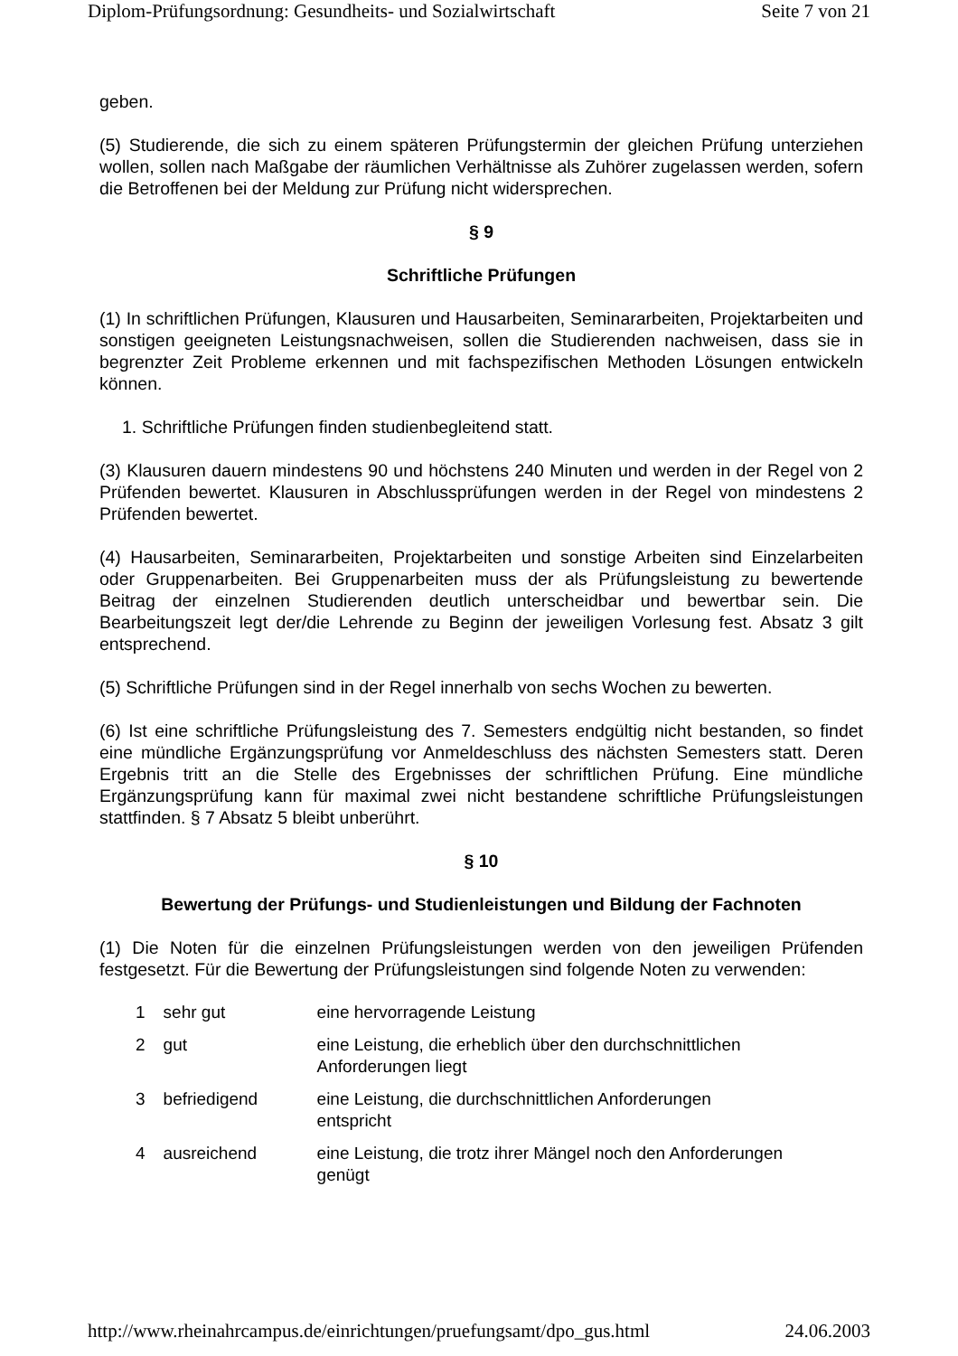Diplom-Prüfungsordnung: Gesundheits- und Sozialwirtschaft Seite 7 von 21
geben.
(5) Studierende, die sich zu einem späteren Prüfungstermin der gleichen Prüfung unterziehen wollen, sollen nach Maßgabe der räumlichen Verhältnisse als Zuhörer zugelassen werden, sofern die Betroffenen bei der Meldung zur Prüfung nicht widersprechen.
§ 9
Schriftliche Prüfungen
(1) In schriftlichen Prüfungen, Klausuren und Hausarbeiten, Seminararbeiten, Projektarbeiten und sonstigen geeigneten Leistungsnachweisen, sollen die Studierenden nachweisen, dass sie in begrenzter Zeit Probleme erkennen und mit fachspezifischen Methoden Lösungen entwickeln können.
1. Schriftliche Prüfungen finden studienbegleitend statt.
(3) Klausuren dauern mindestens 90 und höchstens 240 Minuten und werden in der Regel von 2 Prüfenden bewertet. Klausuren in Abschlussprüfungen werden in der Regel von mindestens 2 Prüfenden bewertet.
(4) Hausarbeiten, Seminararbeiten, Projektarbeiten und sonstige Arbeiten sind Einzelarbeiten oder Gruppenarbeiten. Bei Gruppenarbeiten muss der als Prüfungsleistung zu bewertende Beitrag der einzelnen Studierenden deutlich unterscheidbar und bewertbar sein. Die Bearbeitungszeit legt der/die Lehrende zu Beginn der jeweiligen Vorlesung fest. Absatz 3 gilt entsprechend.
(5) Schriftliche Prüfungen sind in der Regel innerhalb von sechs Wochen zu bewerten.
(6) Ist eine schriftliche Prüfungsleistung des 7. Semesters endgültig nicht bestanden, so findet eine mündliche Ergänzungsprüfung vor Anmeldeschluss des nächsten Semesters statt. Deren Ergebnis tritt an die Stelle des Ergebnisses der schriftlichen Prüfung. Eine mündliche Ergänzungsprüfung kann für maximal zwei nicht bestandene schriftliche Prüfungsleistungen stattfinden. § 7 Absatz 5 bleibt unberührt.
§ 10
Bewertung der Prüfungs- und Studienleistungen und Bildung der Fachnoten
(1) Die Noten für die einzelnen Prüfungsleistungen werden von den jeweiligen Prüfenden festgesetzt. Für die Bewertung der Prüfungsleistungen sind folgende Noten zu verwenden:
| 1 | sehr gut | eine hervorragende Leistung |
| 2 | gut | eine Leistung, die erheblich über den durchschnittlichen Anforderungen liegt |
| 3 | befriedigend | eine Leistung, die durchschnittlichen Anforderungen entspricht |
| 4 | ausreichend | eine Leistung, die trotz ihrer Mängel noch den Anforderungen genügt |
http://www.rheinahrcampus.de/einrichtungen/pruefungsamt/dpo_gus.html 24.06.2003